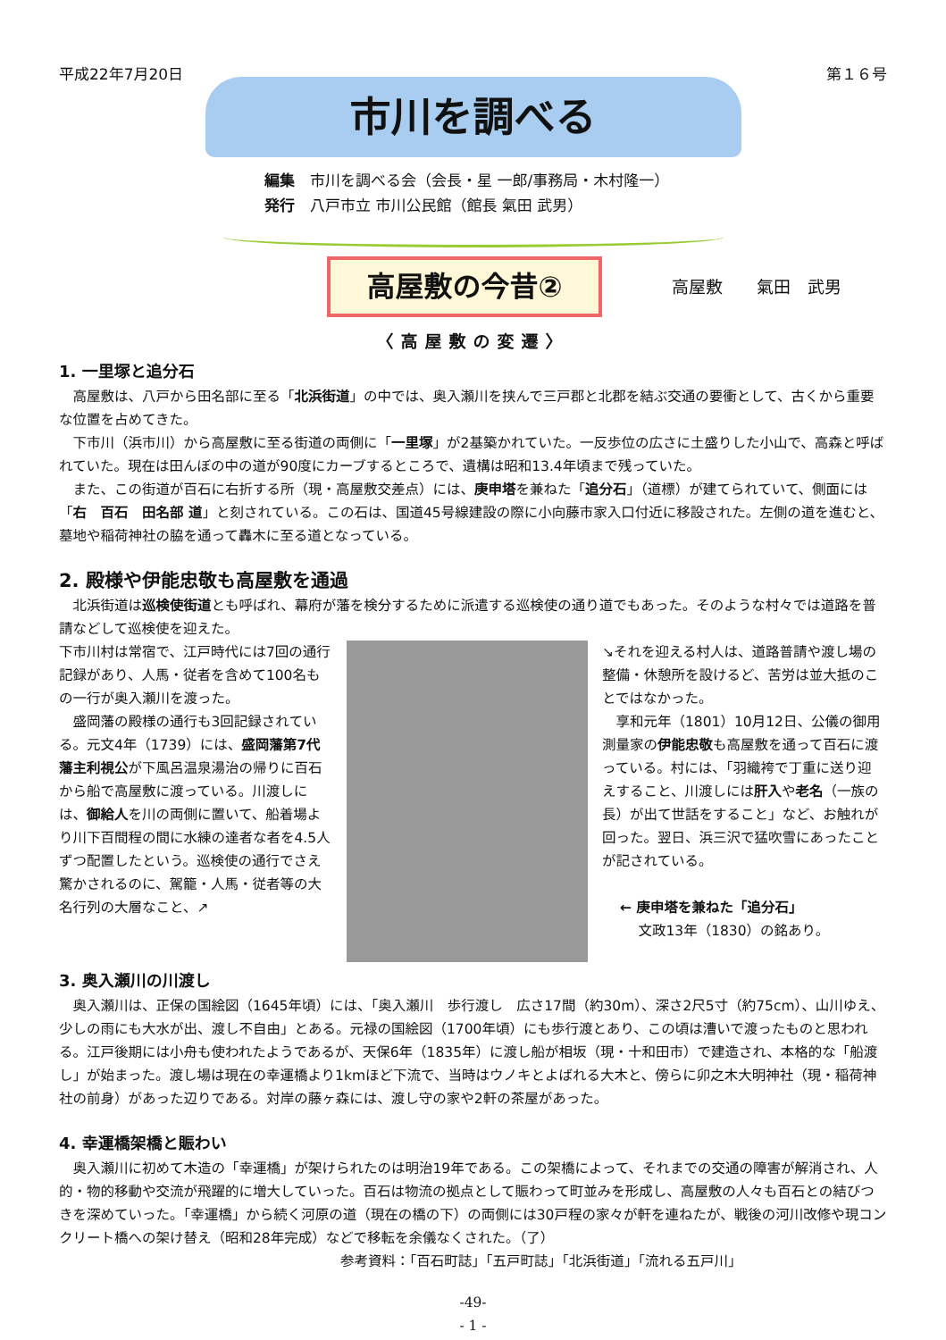平成22年7月20日 第１６号
市川を調べる
編集　市川を調べる会（会長・星 一郎/事務局・木村隆一）
発行　八戸市立 市川公民館（館長 氣田 武男）
高屋敷の今昔②
高屋敷　　氣田　武男
〈高屋敷の変遷〉
1. 一里塚と追分石
高屋敷は、八戸から田名部に至る「北浜街道」の中では、奥入瀬川を挟んで三戸郡と北郡を結ぶ交通の要衝として、古くから重要な位置を占めてきた。
下市川（浜市川）から高屋敷に至る街道の両側に「一里塚」が2基築かれていた。一反歩位の広さに土盛りした小山で、高森と呼ばれていた。現在は田んぼの中の道が90度にカーブするところで、遺構は昭和13.4年頃まで残っていた。
また、この街道が百石に右折する所（現・高屋敷交差点）には、庚申塔を兼ねた「追分石」（道標）が建てられていて、側面には「右　百石　田名部 道」と刻されている。この石は、国道45号線建設の際に小向藤市家入口付近に移設された。左側の道を進むと、墓地や稲荷神社の脇を通って轟木に至る道となっている。
2. 殿様や伊能忠敬も高屋敷を通過
北浜街道は巡検使街道とも呼ばれ、幕府が藩を検分するために派遣する巡検使の通り道でもあった。そのような村々では道路を普請などして巡検使を迎えた。
下市川村は常宿で、江戸時代には7回の通行記録があり、人馬・従者を含めて100名もの一行が奥入瀬川を渡った。
盛岡藩の殿様の通行も3回記録されている。元文4年（1739）には、盛岡藩第7代藩主利視公が下風呂温泉湯治の帰りに百石から船で高屋敷に渡っている。川渡しには、御給人を川の両側に置いて、船着場より川下百間程の間に水練の達者な者を4.5人ずつ配置したという。巡検使の通行でさえ驚かされるのに、駕籠・人馬・従者等の大名行列の大層なこと、↗
↘それを迎える村人は、道路普請や渡し場の整備・休憩所を設けるど、苦労は並大抵のことではなかった。
享和元年（1801）10月12日、公儀の御用測量家の伊能忠敬も高屋敷を通って百石に渡っている。村には、「羽織袴で丁重に送り迎えすること、川渡しには肝入や老名（一族の長）が出て世話をすること」など、お触れが回った。翌日、浜三沢で猛吹雪にあったことが記されている。
← 庚申塔を兼ねた「追分石」
　 文政13年（1830）の銘あり。
3. 奥入瀬川の川渡し
奥入瀬川は、正保の国絵図（1645年頃）には、「奥入瀬川　歩行渡し　広さ17間（約30m）、深さ2尺5寸（約75cm）、山川ゆえ、少しの雨にも大水が出、渡し不自由」とある。元禄の国絵図（1700年頃）にも歩行渡とあり、この頃は漕いで渡ったものと思われる。江戸後期には小舟も使われたようであるが、天保6年（1835年）に渡し船が相坂（現・十和田市）で建造され、本格的な「船渡し」が始まった。渡し場は現在の幸運橋より1kmほど下流で、当時はウノキとよばれる大木と、傍らに卯之木大明神社（現・稲荷神社の前身）があった辺りである。対岸の藤ヶ森には、渡し守の家や2軒の茶屋があった。
4. 幸運橋架橋と賑わい
奥入瀬川に初めて木造の「幸運橋」が架けられたのは明治19年である。この架橋によって、それまでの交通の障害が解消され、人的・物的移動や交流が飛躍的に増大していった。百石は物流の拠点として賑わって町並みを形成し、高屋敷の人々も百石との結びつきを深めていった。「幸運橋」から続く河原の道（現在の橋の下）の両側には30戸程の家々が軒を連ねたが、戦後の河川改修や現コンクリート橋への架け替え（昭和28年完成）などで移転を余儀なくされた。（了）
参考資料：「百石町誌」「五戸町誌」「北浜街道」「流れる五戸川」
-49-
- 1 -